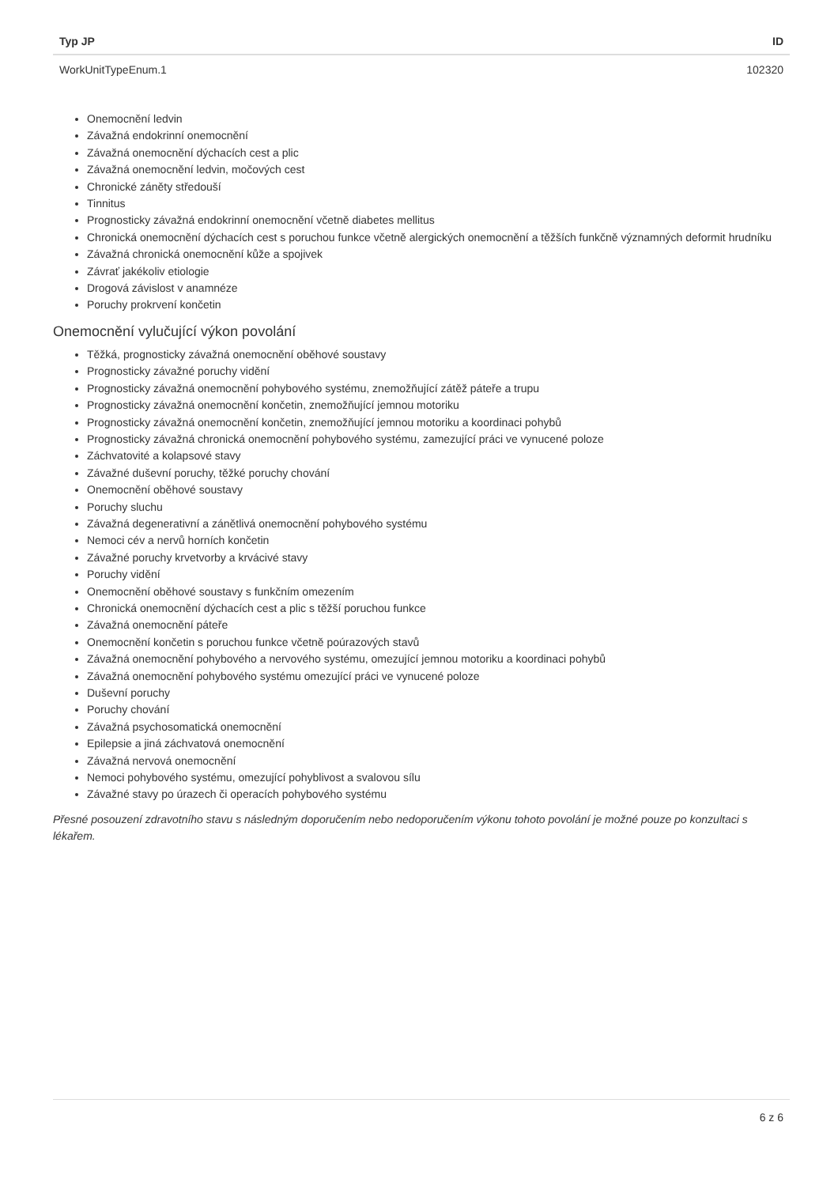| Typ JP | ID |
| --- | --- |
| WorkUnitTypeEnum.1 | 102320 |
Onemocnění ledvin
Závažná endokrinní onemocnění
Závažná onemocnění dýchacích cest a plic
Závažná onemocnění ledvin, močových cest
Chronické záněty středouší
Tinnitus
Prognosticky závažná endokrinní onemocnění včetně diabetes mellitus
Chronická onemocnění dýchacích cest s poruchou funkce včetně alergických onemocnění a těžších funkčně významných deformit hrudníku
Závažná chronická onemocnění kůže a spojivek
Závrať jakékoliv etiologie
Drogová závislost v anamnéze
Poruchy prokrvení končetin
Onemocnění vylučující výkon povolání
Těžká, prognosticky závažná onemocnění oběhové soustavy
Prognosticky závažné poruchy vidění
Prognosticky závažná onemocnění pohybového systému, znemožňující zátěž páteře a trupu
Prognosticky závažná onemocnění končetin, znemožňující jemnou motoriku
Prognosticky závažná onemocnění končetin, znemožňující jemnou motoriku a koordinaci pohybů
Prognosticky závažná chronická onemocnění pohybového systému, zamezující práci ve vynucené poloze
Záchvatovité a kolapsové stavy
Závažné duševní poruchy, těžké poruchy chování
Onemocnění oběhové soustavy
Poruchy sluchu
Závažná degenerativní a zánětlivá onemocnění pohybového systému
Nemoci cév a nervů horních končetin
Závažné poruchy krvetvorby a krvácivé stavy
Poruchy vidění
Onemocnění oběhové soustavy s funkčním omezením
Chronická onemocnění dýchacích cest a plic s těžší poruchou funkce
Závažná onemocnění páteře
Onemocnění končetin s poruchou funkce včetně poúrazových stavů
Závažná onemocnění pohybového a nervového systému, omezující jemnou motoriku a koordinaci pohybů
Závažná onemocnění pohybového systému omezující práci ve vynucené poloze
Duševní poruchy
Poruchy chování
Závažná psychosomatická onemocnění
Epilepsie a jiná záchvatová onemocnění
Závažná nervová onemocnění
Nemoci pohybového systému, omezující pohyblivost a svalovou sílu
Závažné stavy po úrazech či operacích pohybového systému
Přesné posouzení zdravotního stavu s následným doporučením nebo nedoporučením výkonu tohoto povolání je možné pouze po konzultaci s lékařem.
6 z 6